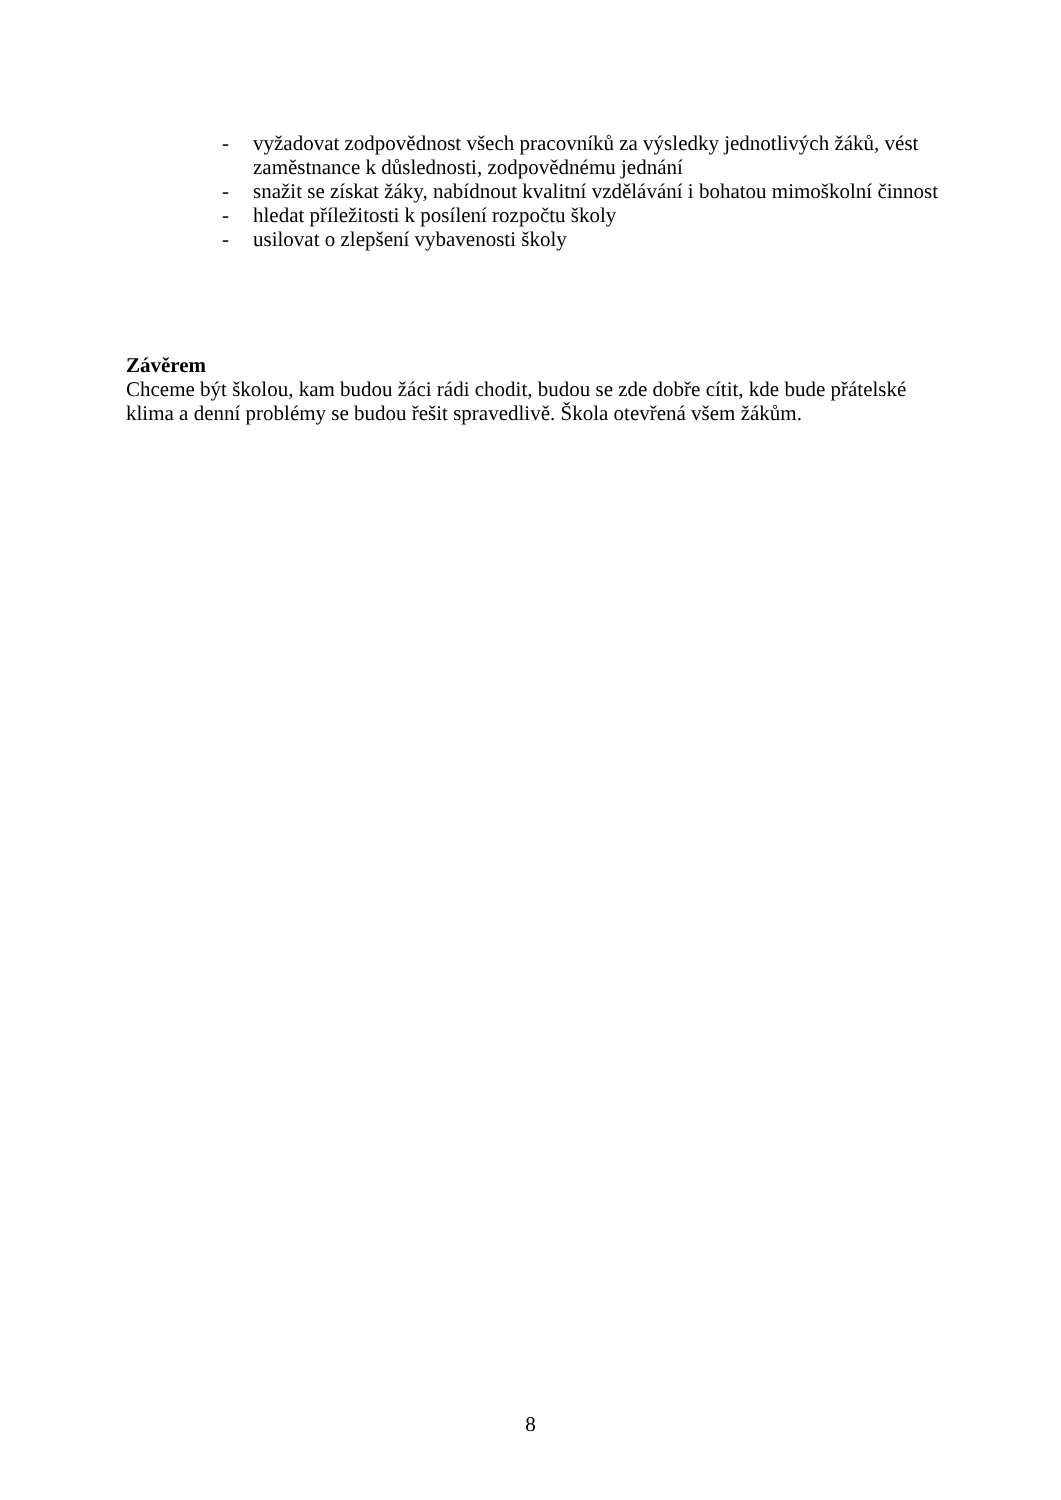- vyžadovat zodpovědnost všech pracovníků za výsledky jednotlivých žáků, vést zaměstnance k důslednosti, zodpovědnému jednání
- snažit se získat žáky, nabídnout kvalitní vzdělávání i bohatou mimoškolní činnost
- hledat příležitosti k posílení rozpočtu školy
- usilovat o zlepšení vybavenosti školy
Závěrem
Chceme být školou, kam budou žáci rádi chodit, budou se zde dobře cítit, kde bude přátelské klima a denní problémy se budou řešit spravedlivě. Škola otevřená všem žákům.
8